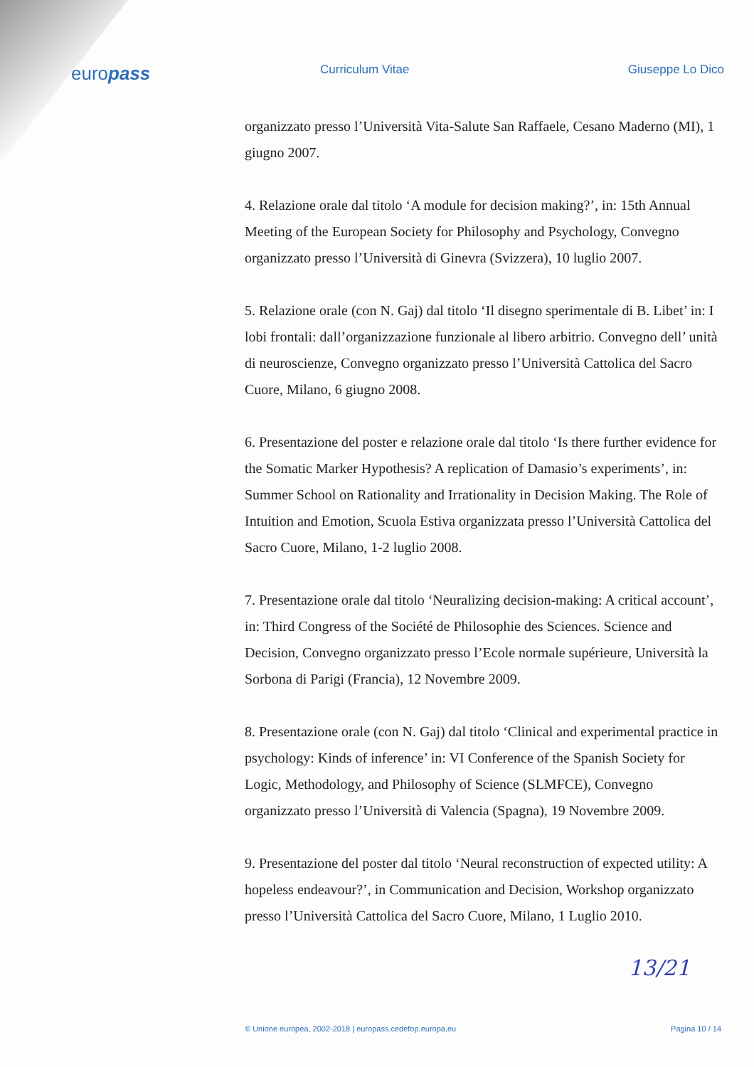europass
Curriculum Vitae Giuseppe Lo Dico
organizzato presso l’Università Vita-Salute San Raffaele, Cesano Maderno (MI), 1 giugno 2007.
4. Relazione orale dal titolo ‘A module for decision making?’, in: 15th Annual Meeting of the European Society for Philosophy and Psychology, Convegno organizzato presso l’Università di Ginevra (Svizzera), 10 luglio 2007.
5. Relazione orale (con N. Gaj) dal titolo ‘Il disegno sperimentale di B. Libet’ in: I lobi frontali: dall’organizzazione funzionale al libero arbitrio. Convegno dell’ unità di neuroscienze, Convegno organizzato presso l’Università Cattolica del Sacro Cuore, Milano, 6 giugno 2008.
6. Presentazione del poster e relazione orale dal titolo ‘Is there further evidence for the Somatic Marker Hypothesis? A replication of Damasio’s experiments’, in: Summer School on Rationality and Irrationality in Decision Making. The Role of Intuition and Emotion, Scuola Estiva organizzata presso l’Università Cattolica del Sacro Cuore, Milano, 1-2 luglio 2008.
7. Presentazione orale dal titolo ‘Neuralizing decision-making: A critical account’, in: Third Congress of the Société de Philosophie des Sciences. Science and Decision, Convegno organizzato presso l’Ecole normale supérieure, Università la Sorbona di Parigi (Francia), 12 Novembre 2009.
8. Presentazione orale (con N. Gaj) dal titolo ‘Clinical and experimental practice in psychology: Kinds of inference’ in: VI Conference of the Spanish Society for Logic, Methodology, and Philosophy of Science (SLMFCE), Convegno organizzato presso l’Università di Valencia (Spagna), 19 Novembre 2009.
9. Presentazione del poster dal titolo ‘Neural reconstruction of expected utility: A hopeless endeavour?’, in Communication and Decision, Workshop organizzato presso l’Università Cattolica del Sacro Cuore, Milano, 1 Luglio 2010.
13/21
© Unione europea, 2002-2018 | europass.cedefop.europa.eu Pagina 10 / 14